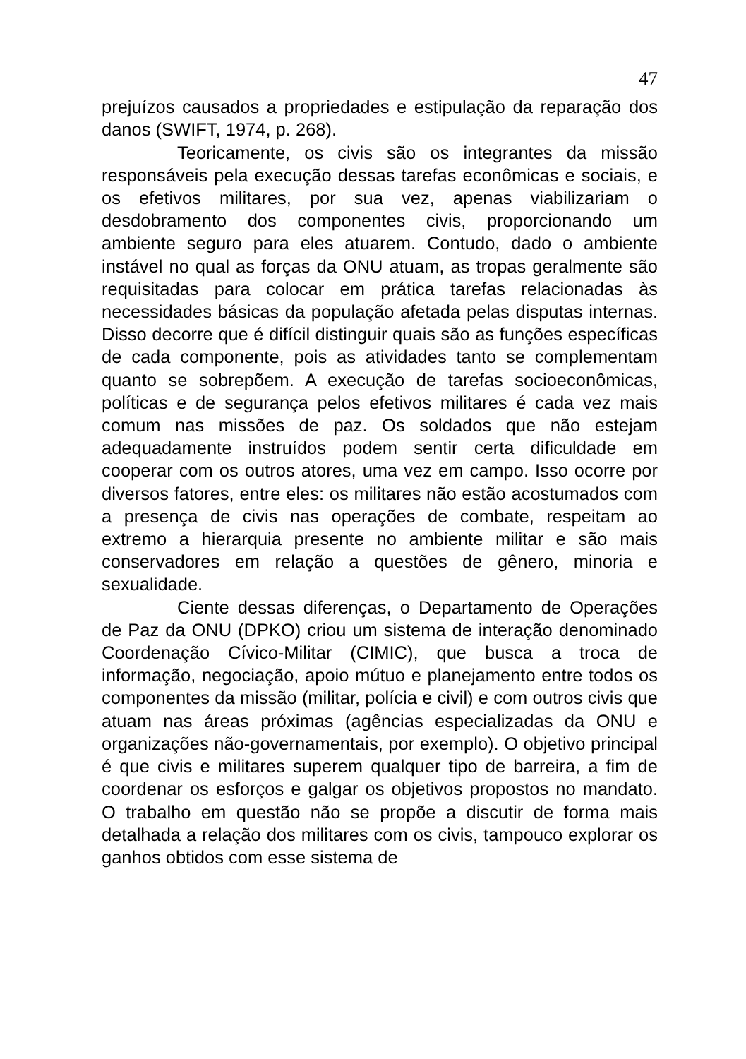47
prejuízos causados a propriedades e estipulação da reparação dos danos (SWIFT, 1974, p. 268).
Teoricamente, os civis são os integrantes da missão responsáveis pela execução dessas tarefas econômicas e sociais, e os efetivos militares, por sua vez, apenas viabilizariam o desdobramento dos componentes civis, proporcionando um ambiente seguro para eles atuarem. Contudo, dado o ambiente instável no qual as forças da ONU atuam, as tropas geralmente são requisitadas para colocar em prática tarefas relacionadas às necessidades básicas da população afetada pelas disputas internas. Disso decorre que é difícil distinguir quais são as funções específicas de cada componente, pois as atividades tanto se complementam quanto se sobrepõem. A execução de tarefas socioeconômicas, políticas e de segurança pelos efetivos militares é cada vez mais comum nas missões de paz. Os soldados que não estejam adequadamente instruídos podem sentir certa dificuldade em cooperar com os outros atores, uma vez em campo. Isso ocorre por diversos fatores, entre eles: os militares não estão acostumados com a presença de civis nas operações de combate, respeitam ao extremo a hierarquia presente no ambiente militar e são mais conservadores em relação a questões de gênero, minoria e sexualidade.
Ciente dessas diferenças, o Departamento de Operações de Paz da ONU (DPKO) criou um sistema de interação denominado Coordenação Cívico-Militar (CIMIC), que busca a troca de informação, negociação, apoio mútuo e planejamento entre todos os componentes da missão (militar, polícia e civil) e com outros civis que atuam nas áreas próximas (agências especializadas da ONU e organizações não-governamentais, por exemplo). O objetivo principal é que civis e militares superem qualquer tipo de barreira, a fim de coordenar os esforços e galgar os objetivos propostos no mandato. O trabalho em questão não se propõe a discutir de forma mais detalhada a relação dos militares com os civis, tampouco explorar os ganhos obtidos com esse sistema de